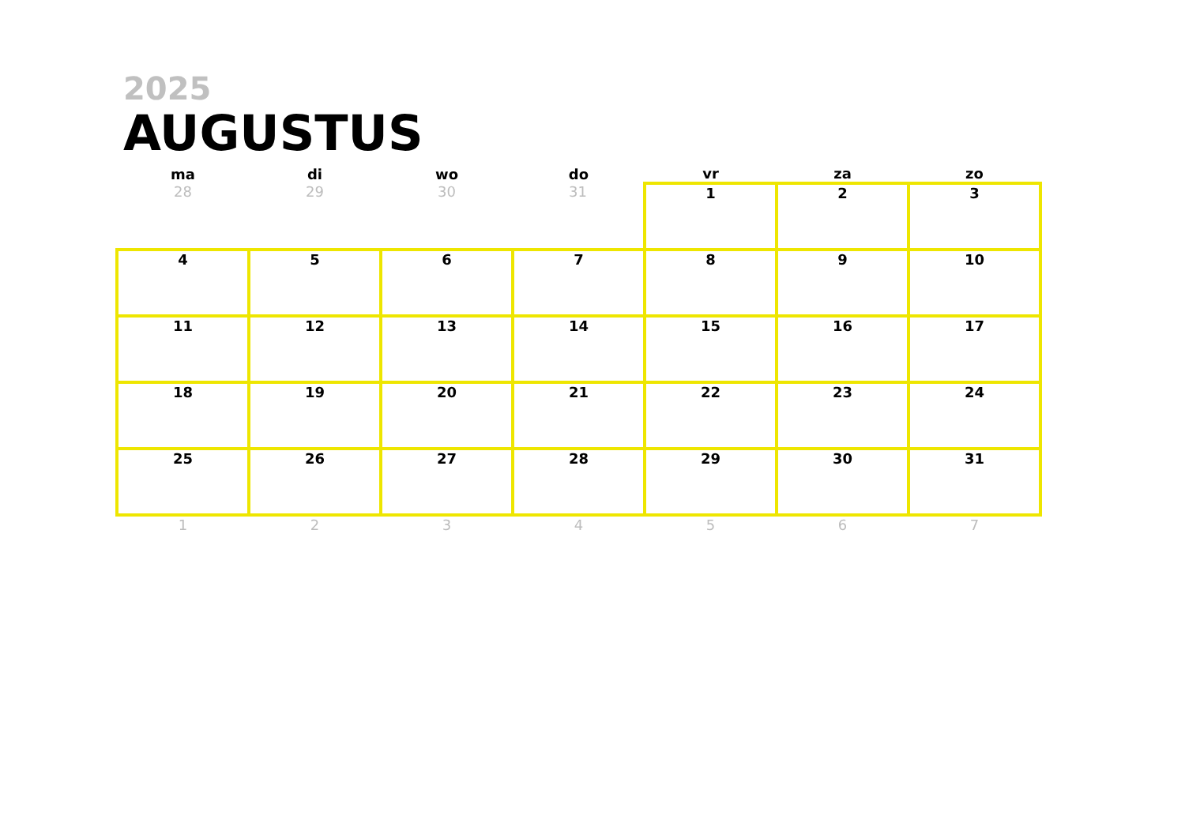2025
AUGUSTUS
| ma | di | wo | do | vr | za | zo |
| --- | --- | --- | --- | --- | --- | --- |
| 28 | 29 | 30 | 31 | 1 | 2 | 3 |
| 4 | 5 | 6 | 7 | 8 | 9 | 10 |
| 11 | 12 | 13 | 14 | 15 | 16 | 17 |
| 18 | 19 | 20 | 21 | 22 | 23 | 24 |
| 25 | 26 | 27 | 28 | 29 | 30 | 31 |
| 1 | 2 | 3 | 4 | 5 | 6 | 7 |